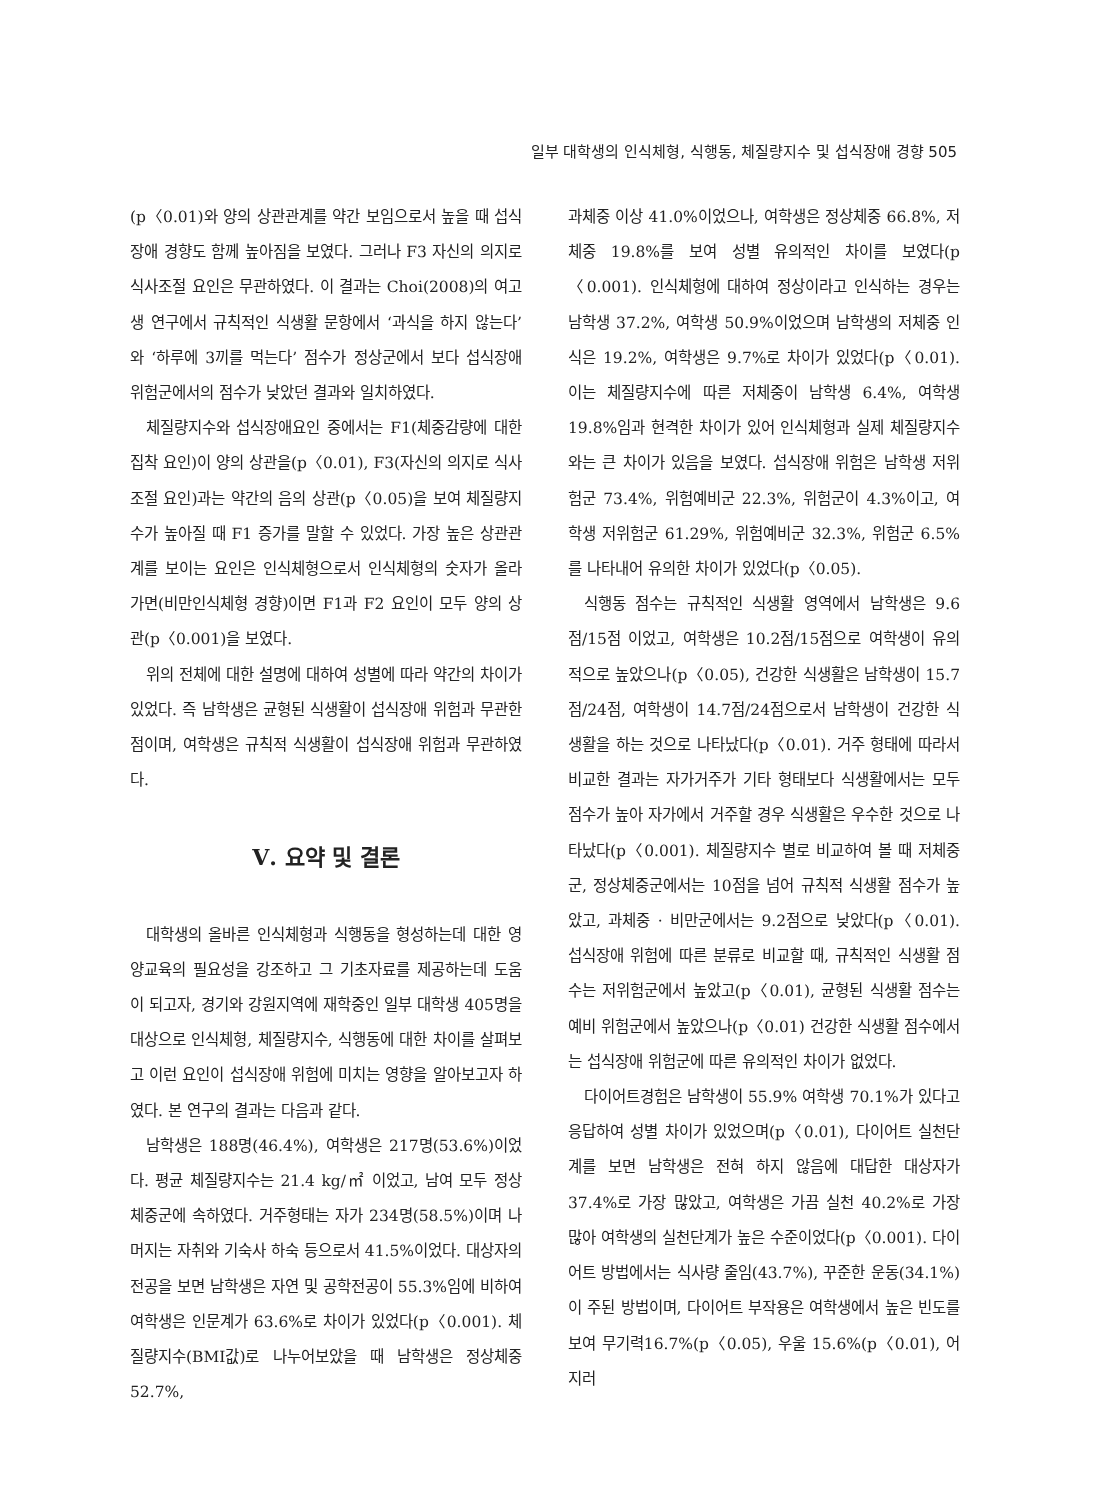일부 대학생의 인식체형, 식행동, 체질량지수 및 섭식장애 경향 505
(p〈0.01)와 양의 상관관계를 약간 보임으로서 높을 때 섭식장애 경향도 함께 높아짐을 보였다. 그러나 F3 자신의 의지로 식사조절 요인은 무관하였다. 이 결과는 Choi(2008)의 여고생 연구에서 규칙적인 식생활 문항에서 ‘과식을 하지 않는다’와 ‘하루에 3끼를 먹는다’ 점수가 정상군에서 보다 섭식장애 위험군에서의 점수가 낮았던 결과와 일치하였다.
체질량지수와 섭식장애요인 중에서는 F1(체중감량에 대한 집착 요인)이 양의 상관을(p〈0.01), F3(자신의 의지로 식사조절 요인)과는 약간의 음의 상관(p〈0.05)을 보여 체질량지수가 높아질 때 F1 증가를 말할 수 있었다. 가장 높은 상관관계를 보이는 요인은 인식체형으로서 인식체형의 숫자가 올라가면(비만인식체형 경향)이면 F1과 F2 요인이 모두 양의 상관(p〈0.001)을 보였다.
위의 전체에 대한 설명에 대하여 성별에 따라 약간의 차이가 있었다. 즉 남학생은 균형된 식생활이 섭식장애 위험과 무관한 점이며, 여학생은 규칙적 식생활이 섭식장애 위험과 무관하였다.
Ⅴ. 요약 및 결론
대학생의 올바른 인식체형과 식행동을 형성하는데 대한 영양교육의 필요성을 강조하고 그 기초자료를 제공하는데 도움이 되고자, 경기와 강원지역에 재학중인 일부 대학생 405명을 대상으로 인식체형, 체질량지수, 식행동에 대한 차이를 살펴보고 이런 요인이 섭식장애 위험에 미치는 영향을 알아보고자 하였다. 본 연구의 결과는 다음과 같다.
남학생은 188명(46.4%), 여학생은 217명(53.6%)이었다. 평균 체질량지수는 21.4 kg/㎡ 이었고, 남여 모두 정상 체중군에 속하였다. 거주형태는 자가 234명(58.5%)이며 나머지는 자취와 기숙사 하숙 등으로서 41.5%이었다. 대상자의 전공을 보면 남학생은 자연 및 공학전공이 55.3%임에 비하여 여학생은 인문계가 63.6%로 차이가 있었다(p〈0.001). 체질량지수(BMI값)로 나누어보았을 때 남학생은 정상체중 52.7%,
과체중 이상 41.0%이었으나, 여학생은 정상체중 66.8%, 저체중 19.8%를 보여 성별 유의적인 차이를 보였다(p〈0.001). 인식체형에 대하여 정상이라고 인식하는 경우는 남학생 37.2%, 여학생 50.9%이었으며 남학생의 저체중 인식은 19.2%, 여학생은 9.7%로 차이가 있었다(p〈0.01). 이는 체질량지수에 따른 저체중이 남학생 6.4%, 여학생 19.8%임과 현격한 차이가 있어 인식체형과 실제 체질량지수와는 큰 차이가 있음을 보였다. 섭식장애 위험은 남학생 저위험군 73.4%, 위험예비군 22.3%, 위험군이 4.3%이고, 여학생 저위험군 61.29%, 위험예비군 32.3%, 위험군 6.5%를 나타내어 유의한 차이가 있었다(p〈0.05).
식행동 점수는 규칙적인 식생활 영역에서 남학생은 9.6점/15점 이었고, 여학생은 10.2점/15점으로 여학생이 유의적으로 높았으나(p〈0.05), 건강한 식생활은 남학생이 15.7점/24점, 여학생이 14.7점/24점으로서 남학생이 건강한 식생활을 하는 것으로 나타났다(p〈0.01). 거주 형태에 따라서 비교한 결과는 자가거주가 기타 형태보다 식생활에서는 모두 점수가 높아 자가에서 거주할 경우 식생활은 우수한 것으로 나타났다(p〈0.001). 체질량지수 별로 비교하여 볼 때 저체중군, 정상체중군에서는 10점을 넘어 규칙적 식생활 점수가 높았고, 과체중 · 비만군에서는 9.2점으로 낮았다(p〈0.01). 섭식장애 위험에 따른 분류로 비교할 때, 규칙적인 식생활 점수는 저위험군에서 높았고(p〈0.01), 균형된 식생활 점수는 예비 위험군에서 높았으나(p〈0.01) 건강한 식생활 점수에서는 섭식장애 위험군에 따른 유의적인 차이가 없었다.
다이어트경험은 남학생이 55.9% 여학생 70.1%가 있다고 응답하여 성별 차이가 있었으며(p〈0.01), 다이어트 실천단계를 보면 남학생은 전혀 하지 않음에 대답한 대상자가 37.4%로 가장 많았고, 여학생은 가끔 실천 40.2%로 가장 많아 여학생의 실천단계가 높은 수준이었다(p〈0.001). 다이어트 방법에서는 식사량 줄임(43.7%), 꾸준한 운동(34.1%)이 주된 방법이며, 다이어트 부작용은 여학생에서 높은 빈도를 보여 무기력16.7%(p〈0.05), 우울 15.6%(p〈0.01), 어지러